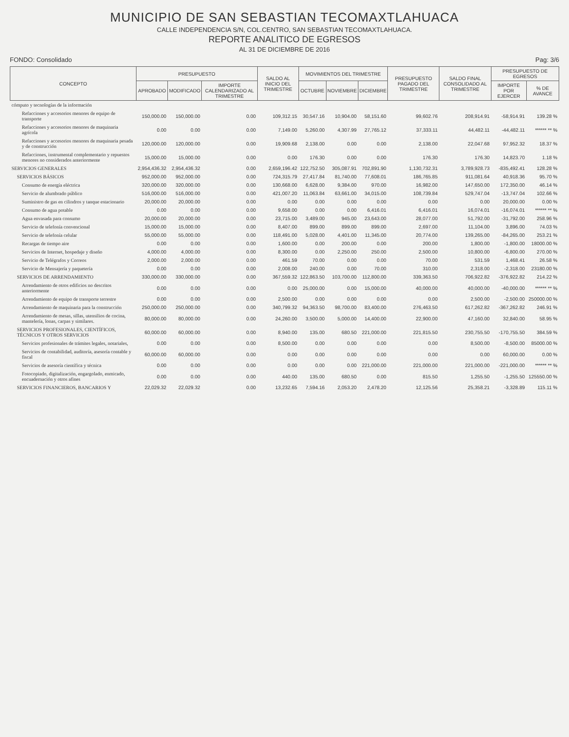MUNICIPIO DE SAN SEBASTIAN TECOMAXTLAHUACA
CALLE INDEPENDENCIA S/N, COL.CENTRO, SAN SEBASTIAN TECOMAXTLAHUACA.
REPORTE ANALITICO DE EGRESOS
AL 31 DE DICIEMBRE DE 2016
FONDO: Consolidado Pag: 3/6
| CONCEPTO | PRESUPUESTO | | | SALDO AL INICIO DEL TRIMESTRE | MOVIMIENTOS DEL TRIMESTRE | | | PRESUPUESTO PAGADO DEL TRIMESTRE | SALDO FINAL CONSOLIDADO AL TRIMESTRE | PRESUPUESTO DE EGRESOS | |
| --- | --- | --- | --- | --- | --- | --- | --- | --- | --- | --- | --- |
| | APROBADO | MODIFICADO | IMPORTE CALENDARIZADO AL TRIMESTRE | | OCTUBRE | NOVIEMBRE | DICIEMBRE | | | IMPORTE POR EJERCER | % DE AVANCE |
| cómputo y tecnologías de la información | | | | | | | | | | | |
| Refacciones y accesorios menores de equipo de transporte | 150,000.00 | 150,000.00 | 0.00 | 109,312.15 | 30,547.16 | 10,904.00 | 58,151.60 | 99,602.76 | 208,914.91 | -58,914.91 | 139.28 % |
| Refacciones y accesorios menores de maquinaria agrícola | 0.00 | 0.00 | 0.00 | 7,149.00 | 5,260.00 | 4,307.99 | 27,765.12 | 37,333.11 | 44,482.11 | -44,482.11 | ****** ** % |
| Refacciones y accesorios menores de maquinaria pesada y de construcción | 120,000.00 | 120,000.00 | 0.00 | 19,909.68 | 2,138.00 | 0.00 | 0.00 | 2,138.00 | 22,047.68 | 97,952.32 | 18.37 % |
| Refacciones, instrumental complementario y repuestos menores no considerados anteriormente | 15,000.00 | 15,000.00 | 0.00 | 0.00 | 176.30 | 0.00 | 0.00 | 176.30 | 176.30 | 14,823.70 | 1.18 % |
| SERVICIOS GENERALES | 2,954,436.32 | 2,954,436.32 | 0.00 | 2,659,196.42 | 122,752.50 | 305,087.91 | 702,891.90 | 1,130,732.31 | 3,789,928.73 | -835,492.41 | 128.28 % |
| SERVICIOS BÁSICOS | 952,000.00 | 952,000.00 | 0.00 | 724,315.79 | 27,417.84 | 81,740.00 | 77,608.01 | 186,765.85 | 911,081.64 | 40,918.36 | 95.70 % |
| Consumo de energía eléctrica | 320,000.00 | 320,000.00 | 0.00 | 130,668.00 | 6,628.00 | 9,384.00 | 970.00 | 16,982.00 | 147,650.00 | 172,350.00 | 46.14 % |
| Servicio de alumbrado público | 516,000.00 | 516,000.00 | 0.00 | 421,007.20 | 11,063.84 | 63,661.00 | 34,015.00 | 108,739.84 | 529,747.04 | -13,747.04 | 102.66 % |
| Suministro de gas en cilindros y tanque estacionario | 20,000.00 | 20,000.00 | 0.00 | 0.00 | 0.00 | 0.00 | 0.00 | 0.00 | 0.00 | 20,000.00 | 0.00 % |
| Consumo de agua potable | 0.00 | 0.00 | 0.00 | 9,658.00 | 0.00 | 0.00 | 6,416.01 | 6,416.01 | 16,074.01 | -16,074.01 | ****** ** % |
| Agua envasada para consumo | 20,000.00 | 20,000.00 | 0.00 | 23,715.00 | 3,489.00 | 945.00 | 23,643.00 | 28,077.00 | 51,792.00 | -31,792.00 | 258.96 % |
| Servicio de telefonía convencional | 15,000.00 | 15,000.00 | 0.00 | 8,407.00 | 899.00 | 899.00 | 899.00 | 2,697.00 | 11,104.00 | 3,896.00 | 74.03 % |
| Servicio de telefonía celular | 55,000.00 | 55,000.00 | 0.00 | 118,491.00 | 5,028.00 | 4,401.00 | 11,345.00 | 20,774.00 | 139,265.00 | -84,265.00 | 253.21 % |
| Recargas de tiempo aire | 0.00 | 0.00 | 0.00 | 1,600.00 | 0.00 | 200.00 | 0.00 | 200.00 | 1,800.00 | -1,800.00 | 18000.00 % |
| Servicios de Internet, hospedaje y diseño | 4,000.00 | 4,000.00 | 0.00 | 8,300.00 | 0.00 | 2,250.00 | 250.00 | 2,500.00 | 10,800.00 | -6,800.00 | 270.00 % |
| Servicio de Telégrafos y Correos | 2,000.00 | 2,000.00 | 0.00 | 461.59 | 70.00 | 0.00 | 0.00 | 70.00 | 531.59 | 1,468.41 | 26.58 % |
| Servicio de Mensajería y paquetería | 0.00 | 0.00 | 0.00 | 2,008.00 | 240.00 | 0.00 | 70.00 | 310.00 | 2,318.00 | -2,318.00 | 23180.00 % |
| SERVICIOS DE ARRENDAMIENTO | 330,000.00 | 330,000.00 | 0.00 | 367,559.32 | 122,863.50 | 103,700.00 | 112,800.00 | 339,363.50 | 706,922.82 | -376,922.82 | 214.22 % |
| Arrendamiento de otros edificios no descritos anteriormente | 0.00 | 0.00 | 0.00 | 0.00 | 25,000.00 | 0.00 | 15,000.00 | 40,000.00 | 40,000.00 | -40,000.00 | ****** ** % |
| Arrendamiento de equipo de transporte terrestre | 0.00 | 0.00 | 0.00 | 2,500.00 | 0.00 | 0.00 | 0.00 | 0.00 | 2,500.00 | -2,500.00 | 250000.00 % |
| Arrendamiento de maquinaria para la construcción | 250,000.00 | 250,000.00 | 0.00 | 340,799.32 | 94,363.50 | 98,700.00 | 83,400.00 | 276,463.50 | 617,262.82 | -367,262.82 | 246.91 % |
| Arrendamiento de mesas, sillas, utensilios de cocina, mantelería, lonas, carpas y similares. | 80,000.00 | 80,000.00 | 0.00 | 24,260.00 | 3,500.00 | 5,000.00 | 14,400.00 | 22,900.00 | 47,160.00 | 32,840.00 | 58.95 % |
| SERVICIOS PROFESIONALES, CIENTÍFICOS, TÉCNICOS Y OTROS SERVICIOS | 60,000.00 | 60,000.00 | 0.00 | 8,940.00 | 135.00 | 680.50 | 221,000.00 | 221,815.50 | 230,755.50 | -170,755.50 | 384.59 % |
| Servicios profesionales de trámites legales, notariales, | 0.00 | 0.00 | 0.00 | 8,500.00 | 0.00 | 0.00 | 0.00 | 0.00 | 8,500.00 | -8,500.00 | 85000.00 % |
| Servicios de contabilidad, auditoría, asesoría contable y fiscal | 60,000.00 | 60,000.00 | 0.00 | 0.00 | 0.00 | 0.00 | 0.00 | 0.00 | 0.00 | 60,000.00 | 0.00 % |
| Servicios de asesoría científica y técnica | 0.00 | 0.00 | 0.00 | 0.00 | 0.00 | 0.00 | 221,000.00 | 221,000.00 | 221,000.00 | -221,000.00 | ****** ** % |
| Fotocopiado, digitalización, engargolado, enmicado, encuadernación y otros afines | 0.00 | 0.00 | 0.00 | 440.00 | 135.00 | 680.50 | 0.00 | 815.50 | 1,255.50 | -1,255.50 | 125550.00 % |
| SERVICIOS FINANCIEROS, BANCARIOS Y | 22,029.32 | 22,029.32 | 0.00 | 13,232.65 | 7,594.16 | 2,053.20 | 2,478.20 | 12,125.56 | 25,358.21 | -3,328.89 | 115.11 % |